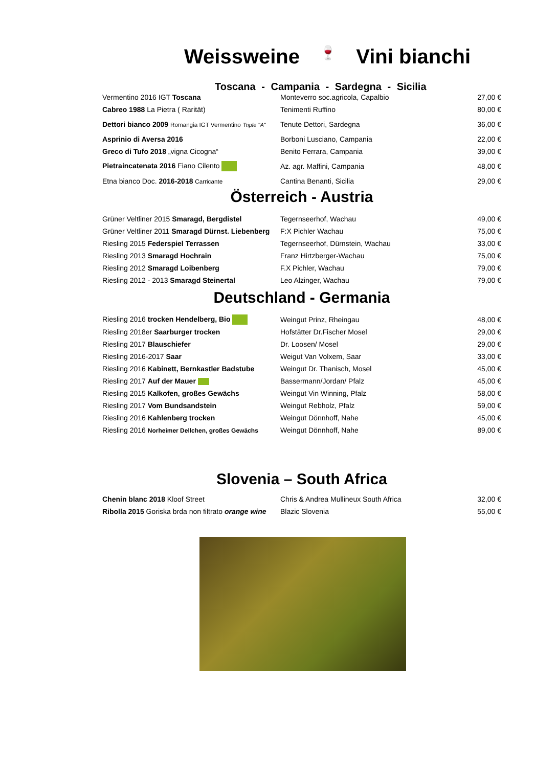Weissweine 🍷 Vini bianchi
Toscana - Campania - Sardegna - Sicilia
| Vermentino 2016 IGT Toscana | Monteverro soc.agricola, Capalbio | 27,00 € |
| Cabreo 1988 La Pietra ( Rarität) | Tenimenti Ruffino | 80,00 € |
| Dettori bianco 2009 Romangia IGT Vermentino Triple "A" | Tenute Dettori, Sardegna | 36,00 € |
| Asprinio di Aversa 2016 | Borboni Lusciano, Campania | 22,00 € |
| Greco di Tufo 2018 „vigna Cicogna“ | Benito Ferrara, Campania | 39,00 € |
| Pietraincatenata 2016 Fiano Cilento | Az. agr. Maffini, Campania | 48,00 € |
| Etna bianco Doc. 2016-2018 Carricante | Cantina Benanti, Sicilia | 29,00 € |
Österreich - Austria
| Grüner Veltliner 2015 Smaragd, Bergdistel | Tegernseerhof, Wachau | 49,00 € |
| Grüner Veltliner 2011 Smaragd Dürnst. Liebenberg | F:X Pichler Wachau | 75,00 € |
| Riesling 2015 Federspiel Terrassen | Tegernseerhof, Dürnstein, Wachau | 33,00 € |
| Riesling 2013 Smaragd Hochrain | Franz Hirtzberger-Wachau | 75,00 € |
| Riesling 2012 Smaragd Loibenberg | F.X Pichler, Wachau | 79,00 € |
| Riesling 2012 - 2013 Smaragd Steinertal | Leo Alzinger, Wachau | 79,00 € |
Deutschland - Germania
| Riesling 2016 trocken Hendelberg, Bio | Weingut Prinz, Rheingau | 48,00 € |
| Riesling 2018er Saarburger trocken | Hofstätter Dr.Fischer Mosel | 29,00 € |
| Riesling 2017 Blauschiefer | Dr. Loosen/ Mosel | 29,00 € |
| Riesling 2016-2017 Saar | Weigut Van Volxem, Saar | 33,00 € |
| Riesling 2016 Kabinett, Bernkastler Badstube | Weingut Dr. Thanisch, Mosel | 45,00 € |
| Riesling 2017 Auf der Mauer | Bassermann/Jordan/ Pfalz | 45,00 € |
| Riesling 2015 Kalkofen, großes Gewächs | Weingut Vin Winning, Pfalz | 58,00 € |
| Riesling 2017 Vom Bundsandstein | Weingut Rebholz, Pfalz | 59,00 € |
| Riesling 2016 Kahlenberg trocken | Weingut Dönnhoff, Nahe | 45,00 € |
| Riesling 2016 Norheimer Dellchen, großes Gewächs | Weingut Dönnhoff, Nahe | 89,00 € |
Slovenia – South Africa
| Chenin blanc 2018 Kloof Street | Chris & Andrea Mullineux South Africa | 32,00 € |
| Ribolla 2015 Goriska brda non filtrato orange wine | Blazic Slovenia | 55,00 € |